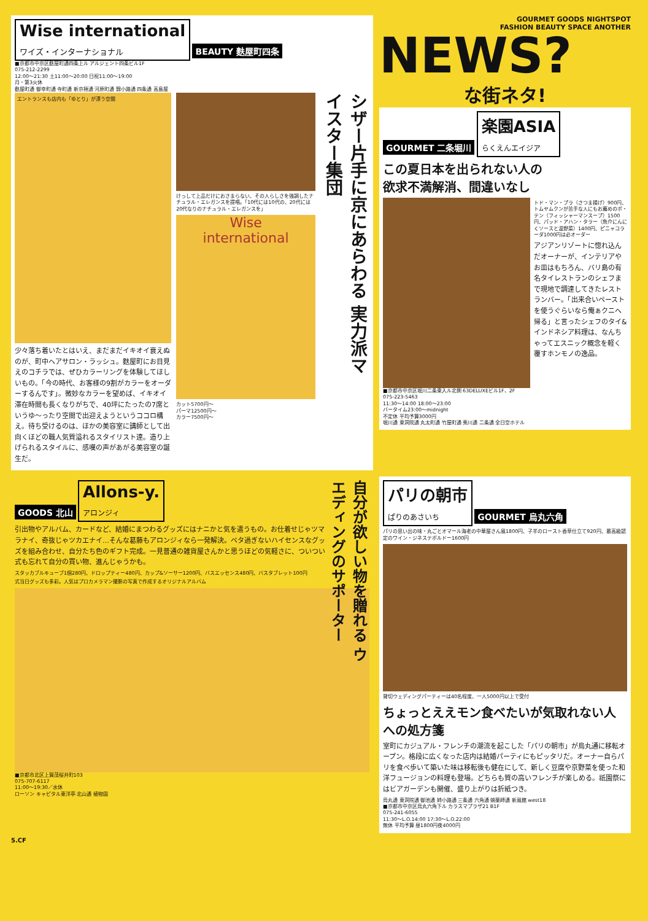Wise international
ワイズ・インターナショナル
BEAUTY 麩屋町四条
■京都市中京区麩屋町通四条上ル アルジェント四条ビル1F
075-212-2299
12:00〜21:30 土11:00〜20:00 日祝11:00〜19:00
月・第3火休
麩屋町通 御幸町通 寺町通 新京極通 河原町通 錦小路通 四条通 高島屋
エントランスも店内も「ゆとり」が漂う空間
少々落ち着いたとはいえ、まだまだイキオイ衰えぬのが、町中ヘアサロン・ラッシュ。麩屋町にお目見えのコチラでは、ぜひカラーリングを体験してほしいもの。「今の時代、お客様の9割がカラーをオーダーするんです」。微妙なカラーを望めば、イキオイ滞在時間も長くなりがちで、40坪にたったの7席というゆ〜ったり空間で出迎えようというココロ構え。待ち受けるのは、ほかの美容室に講師として出向くほどの職人気質溢れるスタイリスト達。造り上げられるスタイルに、感嘆の声があがる美容室の誕生だ。
けっして上品だけにおさまらない、その人らしさを強調したナチュラル・エレガンスを提唱。「10代には10代の、20代には20代なりのナチュラル・エレガンスを」
Wise
international
カット5700円〜
パーマ12500円〜
カラー7500円〜
シザー片手に京にあらわる 実力派マイスター集団
GOURMET GOODS NIGHTSPOT
FASHION BEAUTY SPACE ANOTHER
NEWS?
な街ネタ!
GOURMET 二条堀川
楽園ASIA
らくえんエイジア
この夏日本を出られない人の
欲求不満解消、間違いなし
トド・マン・プラ（さつま揚げ）900円、トムヤムクンが苦手な人にもお薦めのポ・テン（フィッシャーマンスープ）1500円、パッド・アハン・タラー（魚介にんにくソースと温野菜）1400円、ピニャコラーダ1000円は必オーダー
アジアンリゾートに惚れ込んだオーナーが、インテリアやお皿はもちろん、バリ島の有名タイレストランのシェフまで現地で調達してきたレストランバー。「出来合いペーストを使うぐらいなら俺ぁクニへ帰る」と言ったシェフのタイ&インドネシア料理は、なんちゃってエスニック概念を軽く覆すホンモノの逸品。
■京都市中京区堀川二条東入ル北側 63DELUXEビル1F、2F
075-223-5463
11:30〜14:00 18:00〜23:00
バータイム23:00〜midnight
不定休 平均予算3000円
堀川通 東洞院通 丸太町通 竹屋町通 夷川通 二条通 全日空ホテル
GOODS 北山
Allons-y.
アロンジィ
自分が欲しい物を贈れる ウエディングのサポーター
引出物やアルバム、カードなど、結婚にまつわるグッズにはナニかと気を遣うもの。お仕着せじゃツマラナイ、奇抜じゃツカエナイ…そんな葛藤もアロンジィなら一発解決。ベタ過ぎないハイセンスなグッズを組み合わせ、自分たち色のギフト完成。一見普通の雑貨屋さんかと思うほどの気軽さに、ついつい式も忘れて自分の買い物、進んじゃうかも。
スタッカブルキューブ1個280円、ドロップティー480円、カップ&ソーサー1200円、バスエッセンス480円、バスタブレット100円
式当日グッズも多彩。人気はプロカメラマン撮影の写真で作成するオリジナルアルバム
■京都市北区上賀茂桜井町103
075-707-6117
11:00〜19:30／水休
ローソン キャピタル東洋亭 北山通 植物園
パリの朝市
ぱりのあさいち
GOURMET 烏丸六角
パリの思い出の味・丸ごとオマール海老の中華屋さん風1800円、子羊のロースト香草仕立て920円、最高級認定のワイン・ジネステボルドー1600円
貸切ウェディングパーティーは40名程度、一人5000円以上で受付
ちょっとええモン食べたいが気取れない人への処方箋
室町にカジュアル・フレンチの潮流を起こした「パリの朝市」が烏丸通に移転オープン。格段に広くなった店内は結婚パーティにもピッタリだ。オーナー自らパリを食べ歩いて築いた味は移転後も健在にして、新しく豆腐や京野菜を使った和洋フュージョンの料理も登場。どちらも質の高いフレンチが楽しめる。祇園祭にはビアガーデンも開催、盛り上がりは折紙つき。
烏丸通 東洞院通 御池通 姉小路通 三条通 六角通 蛸薬師通 新風館 west18
■京都市中京区烏丸六角下ル カラスマプラザ21 B1F
075-241-6055
11:30〜L.O.14:00 17:30〜L.O.22:00
無休 平均予算 昼1800円夜4000円
5.CF